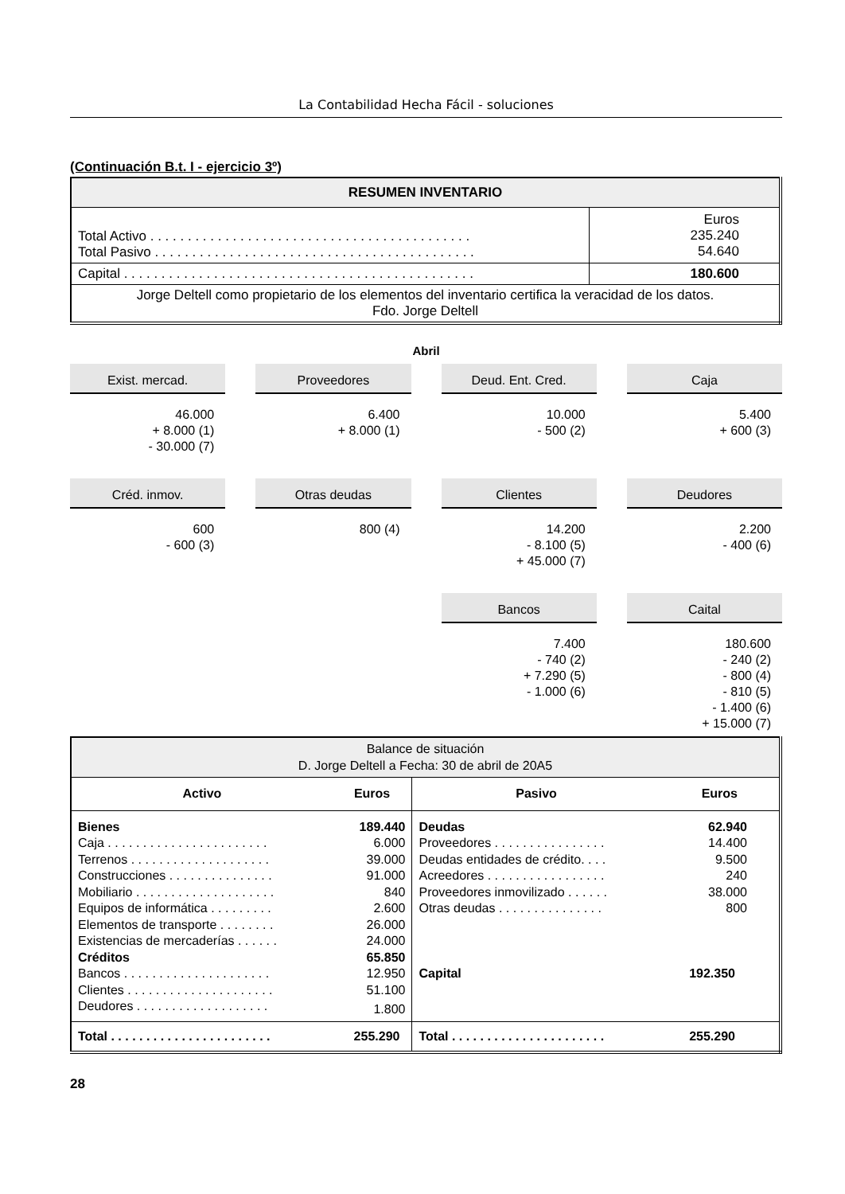La Contabilidad Hecha Fácil - soluciones
(Continuación B.t. I - ejercicio 3º)
| RESUMEN INVENTARIO | |
| --- | --- |
| Total Activo . . . . . . . . . . . . . . . . . . . . . . . . . . . . . . . . . . . . . . . . . . . Total Pasivo . . . . . . . . . . . . . . . . . . . . . . . . . . . . . . . . . . . . . . . . . . . | Euros 235.240 54.640 |
| Capital . . . . . . . . . . . . . . . . . . . . . . . . . . . . . . . . . . . . . . . . . . . . . . . | 180.600 |
| Jorge Deltell como propietario de los elementos del inventario certifica la veracidad de los datos. Fdo. Jorge Deltell | |
Abril
Exist. mercad.
46.000 + 8.000 (1) - 30.000 (7)
Proveedores
6.400 + 8.000 (1)
Deud. Ent. Cred.
10.000 - 500 (2)
Caja
5.400 + 600 (3)
Créd. inmov.
600 - 600 (3)
Otras deudas
800 (4)
Clientes
14.200 - 8.100 (5) + 45.000 (7)
Deudores
2.200 - 400 (6)
Bancos
7.400 - 740 (2) + 7.290 (5) - 1.000 (6)
Caital
180.600 - 240 (2) - 800 (4) - 810 (5) - 1.400 (6) + 15.000 (7)
| Balance de situación D. Jorge Deltell a Fecha: 30 de abril de 20A5 | | | |
| Activo | Euros | Pasivo | Euros |
| Bienes | 189.440 | Deudas | 62.940 |
| Caja . . . . . . . . . . . . . . . . . . . . . . . | 6.000 | Proveedores . . . . . . . . . . . . . . . . | 14.400 |
| Terrenos . . . . . . . . . . . . . . . . . . . . | 39.000 | Deudas entidades de crédito. . . . | 9.500 |
| Construcciones . . . . . . . . . . . . . . . | 91.000 | Acreedores . . . . . . . . . . . . . . . . . | 240 |
| Mobiliario . . . . . . . . . . . . . . . . . . . . | 840 | Proveedores inmovilizado . . . . . . | 38.000 |
| Equipos de informática . . . . . . . . . | 2.600 | Otras deudas . . . . . . . . . . . . . . . | 800 |
| Elementos de transporte . . . . . . . . | 26.000 | | |
| Existencias de mercaderías . . . . . . | 24.000 | | |
| Créditos | 65.850 | | |
| Bancos . . . . . . . . . . . . . . . . . . . . . | 12.950 | Capital | 192.350 |
| Clientes . . . . . . . . . . . . . . . . . . . . . | 51.100 | | |
| Deudores . . . . . . . . . . . . . . . . . . . | 1.800 | | |
| Total . . . . . . . . . . . . . . . . . . . . . . . | 255.290 | Total . . . . . . . . . . . . . . . . . . . . . . | 255.290 |
28